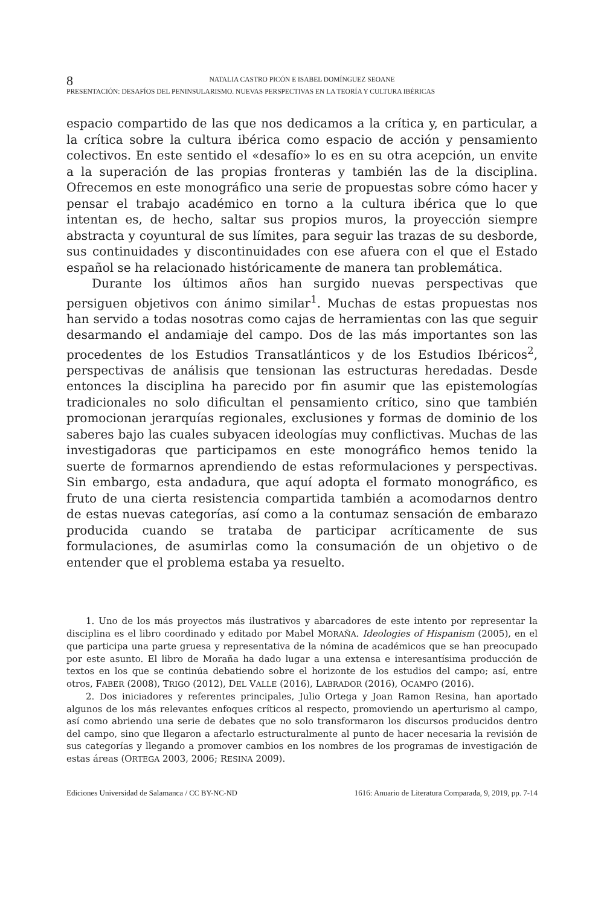8 NATALIA CASTRO PICÓN E ISABEL DOMÍNGUEZ SEOANE
PRESENTACIÓN: DESAFÍOS DEL PENINSULARISMO. NUEVAS PERSPECTIVAS EN LA TEORÍA Y CULTURA IBÉRICAS
espacio compartido de las que nos dedicamos a la crítica y, en particular, a la crítica sobre la cultura ibérica como espacio de acción y pensamiento colectivos. En este sentido el «desafío» lo es en su otra acepción, un envite a la superación de las propias fronteras y también las de la disciplina. Ofrecemos en este monográfico una serie de propuestas sobre cómo hacer y pensar el trabajo académico en torno a la cultura ibérica que lo que intentan es, de hecho, saltar sus propios muros, la proyección siempre abstracta y coyuntural de sus límites, para seguir las trazas de su desborde, sus continuidades y discontinuidades con ese afuera con el que el Estado español se ha relacionado históricamente de manera tan problemática.
Durante los últimos años han surgido nuevas perspectivas que persiguen objetivos con ánimo similar<sup>1</sup>. Muchas de estas propuestas nos han servido a todas nosotras como cajas de herramientas con las que seguir desarmando el andamiaje del campo. Dos de las más importantes son las procedentes de los Estudios Transatlánticos y de los Estudios Ibéricos<sup>2</sup>, perspectivas de análisis que tensionan las estructuras heredadas. Desde entonces la disciplina ha parecido por fin asumir que las epistemologías tradicionales no solo dificultan el pensamiento crítico, sino que también promocionan jerarquías regionales, exclusiones y formas de dominio de los saberes bajo las cuales subyacen ideologías muy conflictivas. Muchas de las investigadoras que participamos en este monográfico hemos tenido la suerte de formarnos aprendiendo de estas reformulaciones y perspectivas. Sin embargo, esta andadura, que aquí adopta el formato monográfico, es fruto de una cierta resistencia compartida también a acomodarnos dentro de estas nuevas categorías, así como a la contumaz sensación de embarazo producida cuando se trataba de participar acríticamente de sus formulaciones, de asumirlas como la consumación de un objetivo o de entender que el problema estaba ya resuelto.
1. Uno de los más proyectos más ilustrativos y abarcadores de este intento por representar la disciplina es el libro coordinado y editado por Mabel MORAÑA. Ideologies of Hispanism (2005), en el que participa una parte gruesa y representativa de la nómina de académicos que se han preocupado por este asunto. El libro de Moraña ha dado lugar a una extensa e interesantísima producción de textos en los que se continúa debatiendo sobre el horizonte de los estudios del campo; así, entre otros, FABER (2008), TRIGO (2012), DEL VALLE (2016), LABRADOR (2016), OCAMPO (2016).
2. Dos iniciadores y referentes principales, Julio Ortega y Joan Ramon Resina, han aportado algunos de los más relevantes enfoques críticos al respecto, promoviendo un aperturismo al campo, así como abriendo una serie de debates que no solo transformaron los discursos producidos dentro del campo, sino que llegaron a afectarlo estructuralmente al punto de hacer necesaria la revisión de sus categorías y llegando a promover cambios en los nombres de los programas de investigación de estas áreas (ORTEGA 2003, 2006; RESINA 2009).
Ediciones Universidad de Salamanca / CC BY-NC-ND 1616: Anuario de Literatura Comparada, 9, 2019, pp. 7-14